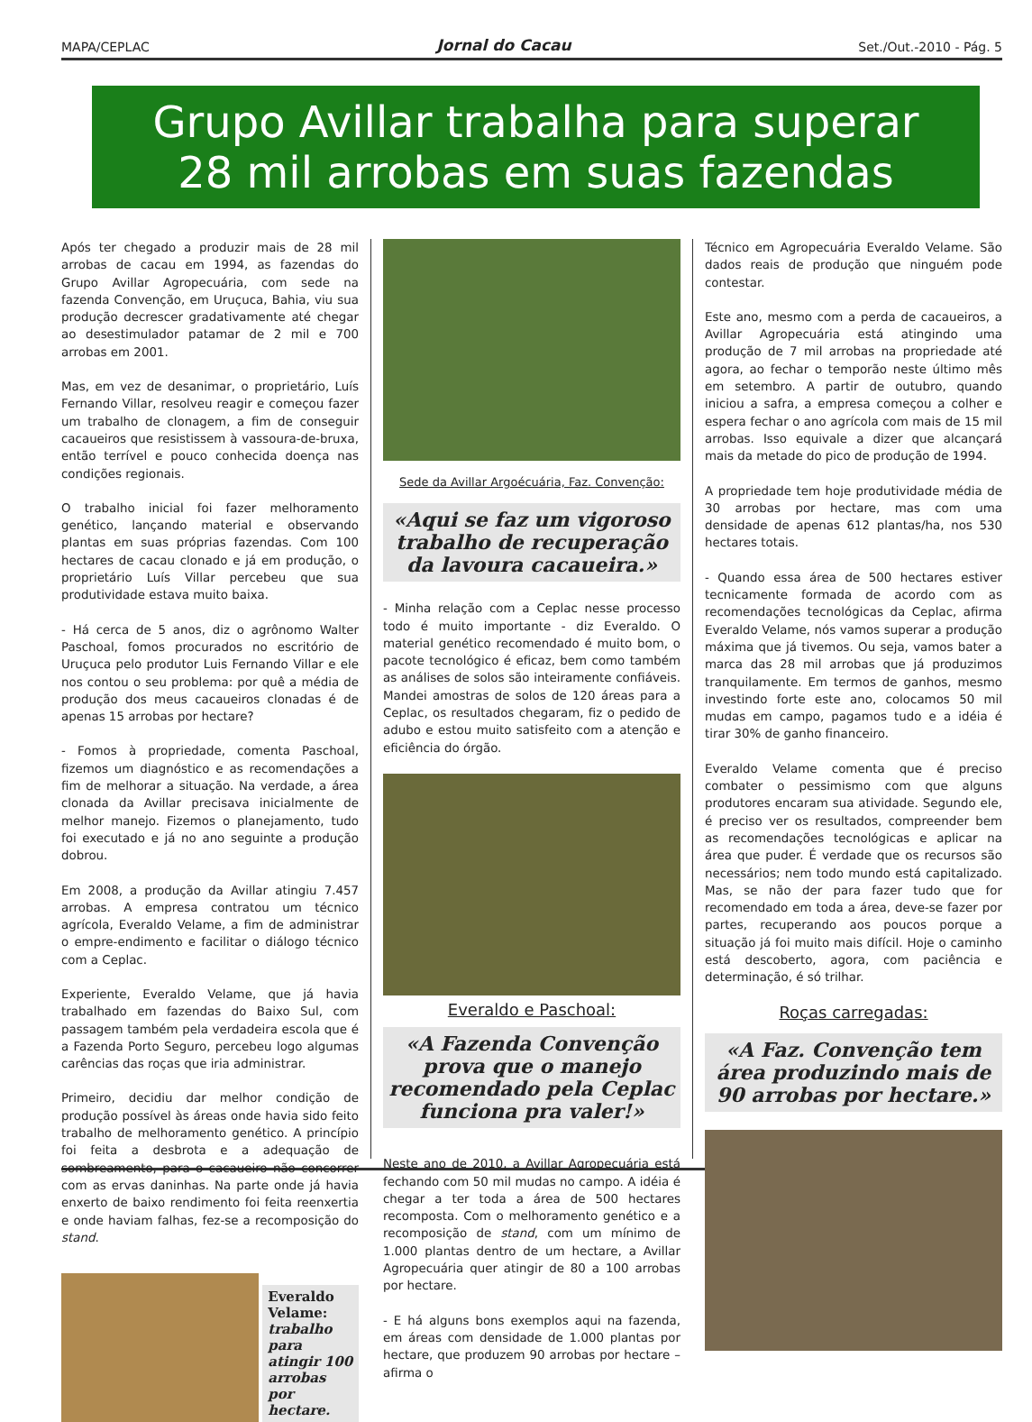MAPA/CEPLAC Jornal do Cacau Set./Out.-2010 - Pág. 5
Grupo Avillar trabalha para superar
28 mil arrobas em suas fazendas
Após ter chegado a produzir mais de 28 mil arrobas de cacau em 1994, as fazendas do Grupo Avillar Agropecuária, com sede na fazenda Convenção, em Uruçuca, Bahia, viu sua produção decrescer gradativamente até chegar ao desestimulador patamar de 2 mil e 700 arrobas em 2001.
Mas, em vez de desanimar, o proprietário, Luís Fernando Villar, resolveu reagir e começou fazer um trabalho de clonagem, a fim de conseguir cacaueiros que resistissem à vassoura-de-bruxa, então terrível e pouco conhecida doença nas condições regionais.
O trabalho inicial foi fazer melhoramento genético, lançando material e observando plantas em suas próprias fazendas. Com 100 hectares de cacau clonado e já em produção, o proprietário Luís Villar percebeu que sua produtividade estava muito baixa.
- Há cerca de 5 anos, diz o agrônomo Walter Paschoal, fomos procurados no escritório de Uruçuca pelo produtor Luis Fernando Villar e ele nos contou o seu problema: por quê a média de produção dos meus cacaueiros clonadas é de apenas 15 arrobas por hectare?
- Fomos à propriedade, comenta Paschoal, fizemos um diagnóstico e as recomendações a fim de melhorar a situação. Na verdade, a área clonada da Avillar precisava inicialmente de melhor manejo. Fizemos o planejamento, tudo foi executado e já no ano seguinte a produção dobrou.
Em 2008, a produção da Avillar atingiu 7.457 arrobas. A empresa contratou um técnico agrícola, Everaldo Velame, a fim de administrar o empre-endimento e facilitar o diálogo técnico com a Ceplac.
Experiente, Everaldo Velame, que já havia trabalhado em fazendas do Baixo Sul, com passagem também pela verdadeira escola que é a Fazenda Porto Seguro, percebeu logo algumas carências das roças que iria administrar.
Primeiro, decidiu dar melhor condição de produção possível às áreas onde havia sido feito trabalho de melhoramento genético. A princípio foi feita a desbrota e a adequação de sombreamento, para o cacaueiro não concorrer com as ervas daninhas. Na parte onde já havia enxerto de baixo rendimento foi feita reenxertia e onde haviam falhas, fez-se a recomposição do stand.
Everaldo Velame: trabalho para atingir 100 arrobas por hectare.
Sede da Avillar Argoécuária, Faz. Convenção:
«Aqui se faz um vigoroso trabalho de recuperação da lavoura cacaueira.»
- Minha relação com a Ceplac nesse processo todo é muito importante - diz Everaldo. O material genético recomendado é muito bom, o pacote tecnológico é eficaz, bem como também as análises de solos são inteiramente confiáveis. Mandei amostras de solos de 120 áreas para a Ceplac, os resultados chegaram, fiz o pedido de adubo e estou muito satisfeito com a atenção e eficiência do órgão.
Everaldo e Paschoal:
«A Fazenda Convenção prova que o manejo recomendado pela Ceplac funciona pra valer!»
Neste ano de 2010, a Avillar Agropecuária está fechando com 50 mil mudas no campo. A idéia é chegar a ter toda a área de 500 hectares recomposta. Com o melhoramento genético e a recomposição de stand, com um mínimo de 1.000 plantas dentro de um hectare, a Avillar Agropecuária quer atingir de 80 a 100 arrobas por hectare.
- E há alguns bons exemplos aqui na fazenda, em áreas com densidade de 1.000 plantas por hectare, que produzem 90 arrobas por hectare – afirma o
Técnico em Agropecuária Everaldo Velame. São dados reais de produção que ninguém pode contestar.
Este ano, mesmo com a perda de cacaueiros, a Avillar Agropecuária está atingindo uma produção de 7 mil arrobas na propriedade até agora, ao fechar o temporão neste último mês em setembro. A partir de outubro, quando iniciou a safra, a empresa começou a colher e espera fechar o ano agrícola com mais de 15 mil arrobas. Isso equivale a dizer que alcançará mais da metade do pico de produção de 1994.
A propriedade tem hoje produtividade média de 30 arrobas por hectare, mas com uma densidade de apenas 612 plantas/ha, nos 530 hectares totais.
- Quando essa área de 500 hectares estiver tecnicamente formada de acordo com as recomendações tecnológicas da Ceplac, afirma Everaldo Velame, nós vamos superar a produção máxima que já tivemos. Ou seja, vamos bater a marca das 28 mil arrobas que já produzimos tranquilamente. Em termos de ganhos, mesmo investindo forte este ano, colocamos 50 mil mudas em campo, pagamos tudo e a idéia é tirar 30% de ganho financeiro.
Everaldo Velame comenta que é preciso combater o pessimismo com que alguns produtores encaram sua atividade. Segundo ele, é preciso ver os resultados, compreender bem as recomendações tecnológicas e aplicar na área que puder. É verdade que os recursos são necessários; nem todo mundo está capitalizado. Mas, se não der para fazer tudo que for recomendado em toda a área, deve-se fazer por partes, recuperando aos poucos porque a situação já foi muito mais difícil. Hoje o caminho está descoberto, agora, com paciência e determinação, é só trilhar.
Roças carregadas:
«A Faz. Convenção tem área produzindo mais de 90 arrobas por hectare.»